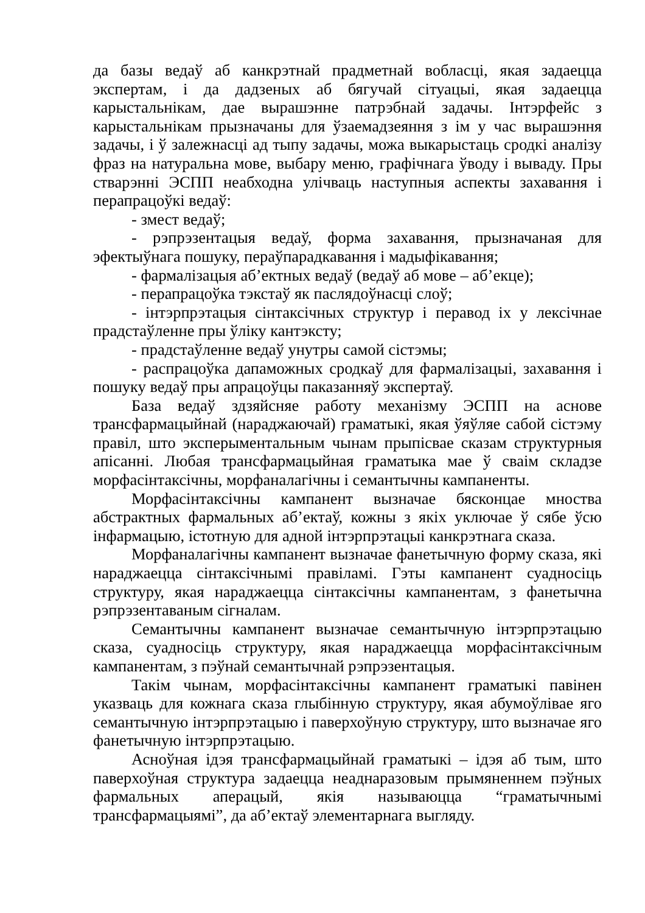да базы ведаў аб канкрэтнай прадметнай вобласці, якая задаецца экспертам, і да дадзеных аб бягучай сітуацыі, якая задаецца карыстальнікам, дае вырашэнне патрэбнай задачы. Інтэрфейс з карыстальнікам прызначаны для ўзаемадзеяння з ім у час вырашэння задачы, і ў залежнасці ад тыпу задачы, можа выкарыстаць сродкі аналізу фраз на натуральна мове, выбару меню, графічнага ўводу і вываду. Пры стварэнні ЭСПП неабходна улічваць наступныя аспекты захавання і перапрацоўкі ведаў:
- змест ведаў;
- рэпрэзентацыя ведаў, форма захавання, прызначаная для эфектыўнага пошуку, пераўпарадкавання і мадыфікавання;
- фармалізацыя аб’ектных ведаў (ведаў аб мове – аб’екце);
- перапрацоўка тэкстаў як паслядоўнасці слоў;
- інтэрпрэтацыя сінтаксічных структур і перавод іх у лексічнае прадстаўленне пры ўліку кантэксту;
- прадстаўленне ведаў унутры самой сістэмы;
- распрацоўка дапаможных сродкаў для фармалізацыі, захавання і пошуку ведаў пры апрацоўцы паказанняў экспертаў.
База ведаў здзяйсняе работу механізму ЭСПП на аснове трансфармацыйнай (нараджаючай) граматыкі, якая ўяўляе сабой сістэму правіл, што эксперыментальным чынам прыпісвае сказам структурныя апісанні. Любая трансфармацыйная граматыка мае ў сваім складзе морфасінтаксічны, морфаналагічны і семантычны кампаненты.
Морфасінтаксічны кампанент вызначае бясконцае мноства абстрактных фармальных аб’ектаў, кожны з якіх уключае ў сябе ўсю інфармацыю, істотную для адной інтэрпрэтацыі канкрэтнага сказа.
Морфаналагічны кампанент вызначае фанетычную форму сказа, які нараджаецца сінтаксічнымі правіламі. Гэты кампанент суадносіць структуру, якая нараджаецца сінтаксічны кампанентам, з фанетычна рэпрэзентаваным сігналам.
Семантычны кампанент вызначае семантычную інтэрпрэтацыю сказа, суадносіць структуру, якая нараджаецца морфасінтаксічным кампанентам, з пэўнай семантычнай рэпрэзентацыя.
Такім чынам, морфасінтаксічны кампанент граматыкі павінен указваць для кожнага сказа глыбінную структуру, якая абумоўлівае яго семантычную інтэрпрэтацыю і паверхоўную структуру, што вызначае яго фанетычную інтэрпрэтацыю.
Асноўная ідэя трансфармацыйнай граматыкі – ідэя аб тым, што паверхоўная структура задаецца неаднаразовым прымяненнем пэўных фармальных аперацый, якія называюцца “граматычнымі трансфармацыямі”, да аб’ектаў элементарнага выгляду.